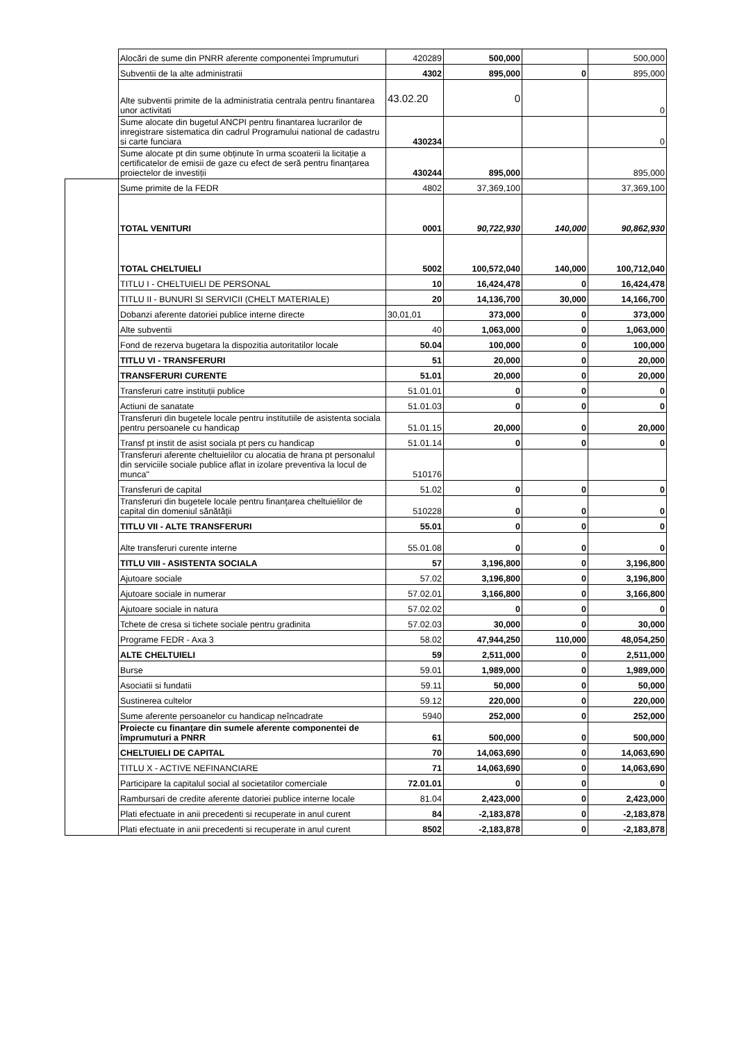| | Alocări de sume din PNRR aferente componentei împrumuturi | 420289 | 500,000 | | 500,000 |
| | Subventii de la alte administratii | 4302 | 895,000 | 0 | 895,000 |
| | Alte subventii primite de la administratia centrala pentru finantarea unor activitati | 43.02.20 | 0 | | 0 |
| | Sume alocate din bugetul ANCPI pentru finantarea lucrarilor de inregistrare sistematica din cadrul Programului national de cadastru si carte funciara | 430234 | | | 0 |
| | Sume alocate pt din sume obținute în urma scoaterii la licitație a certificatelor de emisii de gaze cu efect de seră pentru finanțarea proiectelor de investiții | 430244 | 895,000 | | 895,000 |
| | Sume primite de la FEDR | 4802 | 37,369,100 | | 37,369,100 |
| | TOTAL VENITURI | 0001 | 90,722,930 | 140,000 | 90,862,930 |
| | TOTAL CHELTUIELI | 5002 | 100,572,040 | 140,000 | 100,712,040 |
| | TITLU I - CHELTUIELI DE PERSONAL | 10 | 16,424,478 | 0 | 16,424,478 |
| | TITLU II - BUNURI SI SERVICII (CHELT MATERIALE) | 20 | 14,136,700 | 30,000 | 14,166,700 |
| | Dobanzi aferente datoriei publice interne directe | 30,01,01 | 373,000 | 0 | 373,000 |
| | Alte subventii | 40 | 1,063,000 | 0 | 1,063,000 |
| | Fond de rezerva bugetara la dispozitia autoritatilor locale | 50.04 | 100,000 | 0 | 100,000 |
| | TITLU VI - TRANSFERURI | 51 | 20,000 | 0 | 20,000 |
| | TRANSFERURI CURENTE | 51.01 | 20,000 | 0 | 20,000 |
| | Transferuri catre instituții publice | 51.01.01 | 0 | 0 | 0 |
| | Actiuni de sanatate | 51.01.03 | 0 | 0 | 0 |
| | Transferuri din bugetele locale pentru institutiile de asistenta sociala pentru persoanele cu handicap | 51.01.15 | 20,000 | 0 | 20,000 |
| | Transf pt instit de asist sociala pt pers cu handicap | 51.01.14 | 0 | 0 | 0 |
| | Transferuri aferente cheltuielilor cu alocatia de hrana pt personalul din serviciile sociale publice aflat in izolare preventiva la locul de munca" | 510176 | | | |
| | Transferuri de capital | 51.02 | 0 | 0 | 0 |
| | Transferuri din bugetele locale pentru finanţarea cheltuielilor de capital din domeniul sănătăţii | 510228 | 0 | 0 | 0 |
| | TITLU VII - ALTE TRANSFERURI | 55.01 | 0 | 0 | 0 |
| | Alte transferuri curente interne | 55.01.08 | 0 | 0 | 0 |
| | TITLU VIII - ASISTENTA SOCIALA | 57 | 3,196,800 | 0 | 3,196,800 |
| | Ajutoare sociale | 57.02 | 3,196,800 | 0 | 3,196,800 |
| | Ajutoare sociale in numerar | 57.02.01 | 3,166,800 | 0 | 3,166,800 |
| | Ajutoare sociale in natura | 57.02.02 | 0 | 0 | 0 |
| | Tchete de cresa si tichete sociale pentru gradinita | 57.02.03 | 30,000 | 0 | 30,000 |
| | Programe FEDR - Axa 3 | 58.02 | 47,944,250 | 110,000 | 48,054,250 |
| | ALTE CHELTUIELI | 59 | 2,511,000 | 0 | 2,511,000 |
| | Burse | 59.01 | 1,989,000 | 0 | 1,989,000 |
| | Asociatii si fundatii | 59.11 | 50,000 | 0 | 50,000 |
| | Sustinerea cultelor | 59.12 | 220,000 | 0 | 220,000 |
| | Sume aferente persoanelor cu handicap neîncadrate | 5940 | 252,000 | 0 | 252,000 |
| | Proiecte cu finanțare din sumele aferente componentei de împrumuturi a PNRR | 61 | 500,000 | 0 | 500,000 |
| | CHELTUIELI DE CAPITAL | 70 | 14,063,690 | 0 | 14,063,690 |
| | TITLU X - ACTIVE NEFINANCIARE | 71 | 14,063,690 | 0 | 14,063,690 |
| | Participare la capitalul social al societatilor comerciale | 72.01.01 | 0 | 0 | 0 |
| | Rambursari de credite aferente datoriei publice interne locale | 81.04 | 2,423,000 | 0 | 2,423,000 |
| | Plati efectuate in anii precedenti si recuperate in anul curent | 84 | -2,183,878 | 0 | -2,183,878 |
| | Plati efectuate in anii precedenti si recuperate in anul curent | 8502 | -2,183,878 | 0 | -2,183,878 |